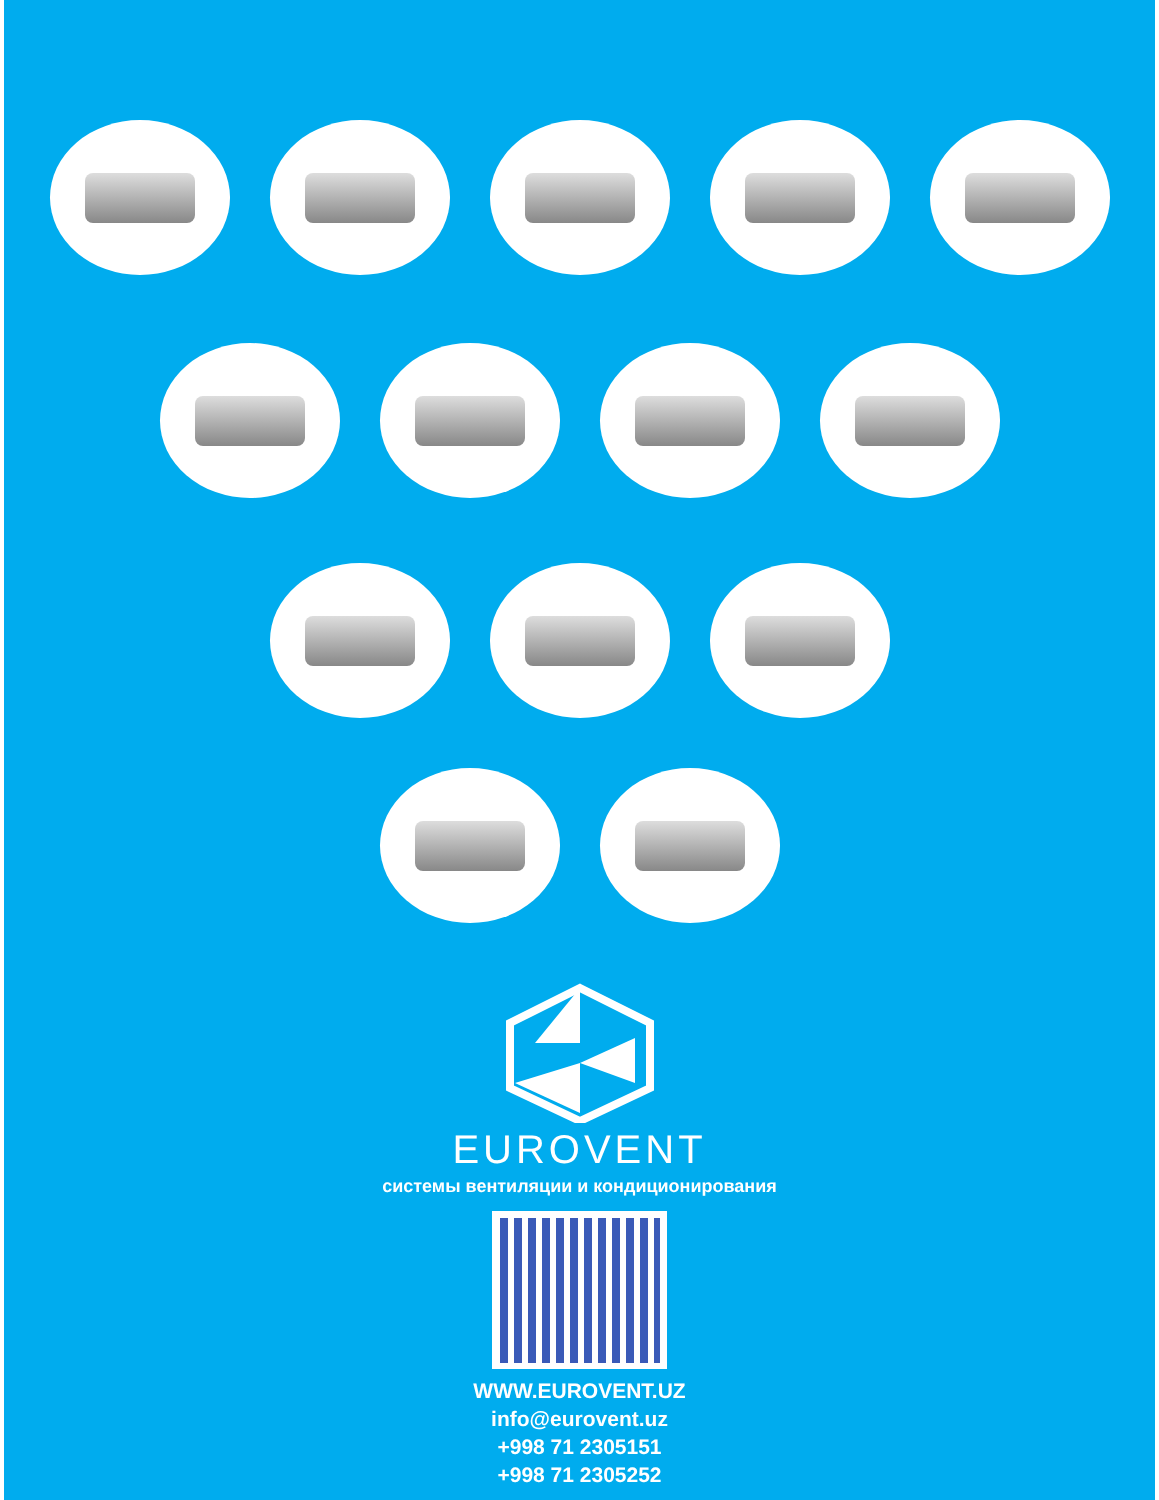EUROVENT
системы вентиляции и кондиционирования
WWW.EUROVENT.UZ
info@eurovent.uz
+998 71 2305151
+998 71 2305252